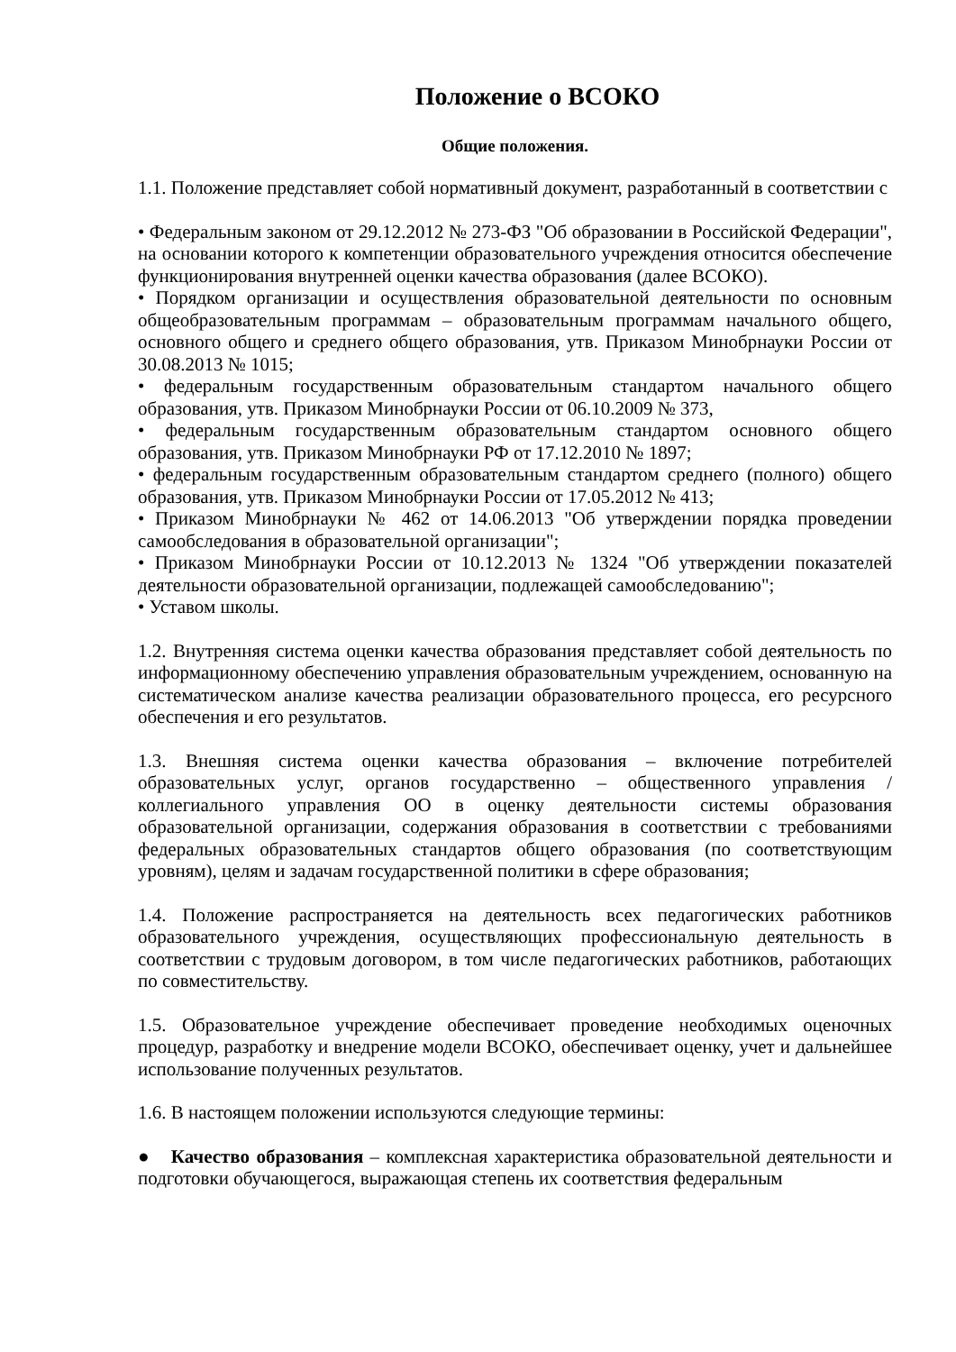Положение о ВСОКО
Общие положения.
1.1. Положение представляет собой нормативный документ, разработанный в соответствии с
• Федеральным законом от 29.12.2012 № 273-ФЗ "Об образовании в Российской Федерации", на основании которого к компетенции образовательного учреждения относится обеспечение функционирования внутренней оценки качества образования (далее ВСОКО).
• Порядком организации и осуществления образовательной деятельности по основным общеобразовательным программам – образовательным программам начального общего, основного общего и среднего общего образования, утв. Приказом Минобрнауки России от 30.08.2013 № 1015;
• федеральным государственным образовательным стандартом начального общего образования, утв. Приказом Минобрнауки России от 06.10.2009 № 373,
• федеральным государственным образовательным стандартом основного общего образования, утв. Приказом Минобрнауки РФ от 17.12.2010 № 1897;
• федеральным государственным образовательным стандартом среднего (полного) общего образования, утв. Приказом Минобрнауки России от 17.05.2012 № 413;
• Приказом Минобрнауки № 462 от 14.06.2013 "Об утверждении порядка проведении самообследования в образовательной организации";
• Приказом Минобрнауки России от 10.12.2013 № 1324 "Об утверждении показателей деятельности образовательной организации, подлежащей самообследованию";
• Уставом школы.
1.2. Внутренняя система оценки качества образования представляет собой деятельность по информационному обеспечению управления образовательным учреждением, основанную на систематическом анализе качества реализации образовательного процесса, его ресурсного обеспечения и его результатов.
1.3. Внешняя система оценки качества образования – включение потребителей образовательных услуг, органов государственно – общественного управления / коллегиального управления ОО в оценку деятельности системы образования образовательной организации, содержания образования в соответствии с требованиями федеральных образовательных стандартов общего образования (по соответствующим уровням), целям и задачам государственной политики в сфере образования;
1.4. Положение распространяется на деятельность всех педагогических работников образовательного учреждения, осуществляющих профессиональную деятельность в соответствии с трудовым договором, в том числе педагогических работников, работающих по совместительству.
1.5. Образовательное учреждение обеспечивает проведение необходимых оценочных процедур, разработку и внедрение модели ВСОКО, обеспечивает оценку, учет и дальнейшее использование полученных результатов.
1.6. В настоящем положении используются следующие термины:
● Качество образования – комплексная характеристика образовательной деятельности и подготовки обучающегося, выражающая степень их соответствия федеральным